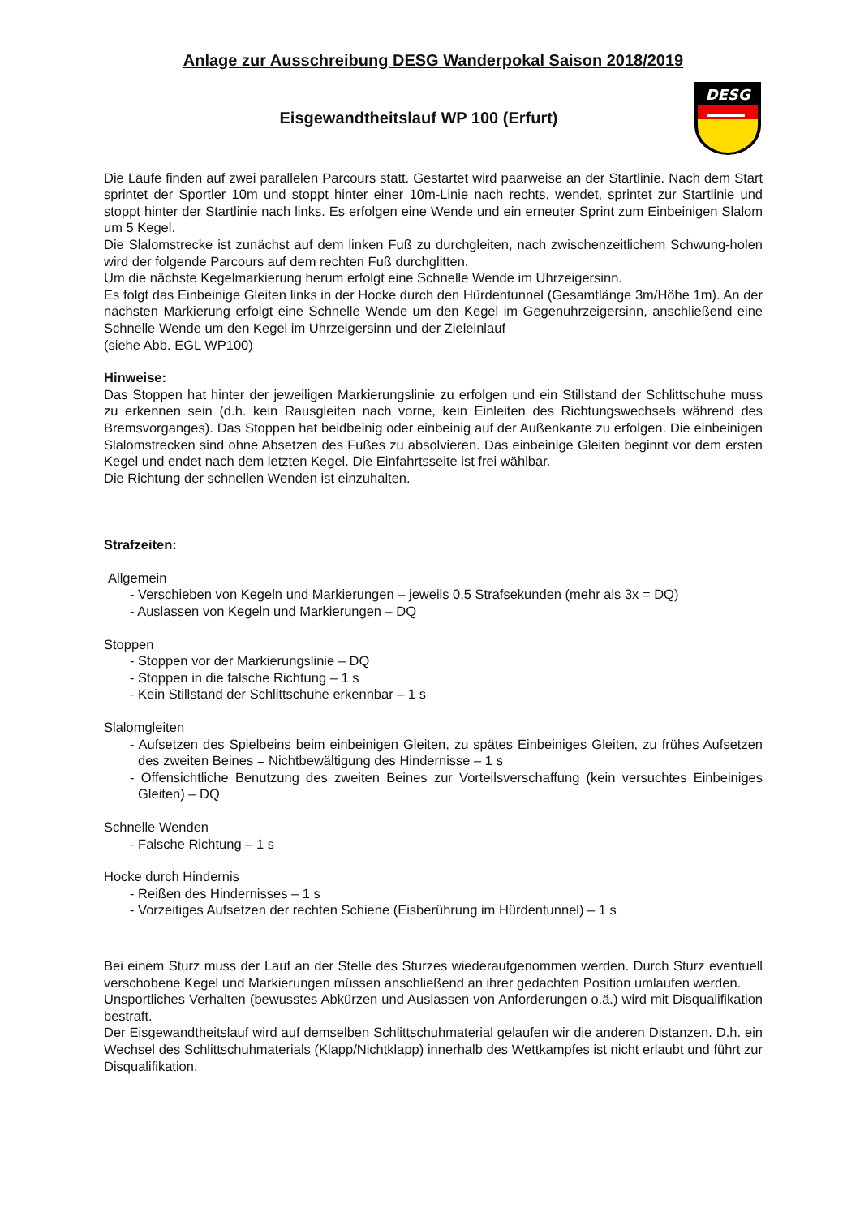Anlage zur Ausschreibung DESG Wanderpokal Saison 2018/2019
Eisgewandtheitslauf WP 100 (Erfurt)
DESG
Die Läufe finden auf zwei parallelen Parcours statt. Gestartet wird paarweise an der Startlinie. Nach dem Start sprintet der Sportler 10m und stoppt hinter einer 10m-Linie nach rechts, wendet, sprintet zur Startlinie und stoppt hinter der Startlinie nach links. Es erfolgen eine Wende und ein erneuter Sprint zum Einbeinigen Slalom um 5 Kegel.
Die Slalomstrecke ist zunächst auf dem linken Fuß zu durchgleiten, nach zwischenzeitlichem Schwung-holen wird der folgende Parcours auf dem rechten Fuß durchglitten.
Um die nächste Kegelmarkierung herum erfolgt eine Schnelle Wende im Uhrzeigersinn.
Es folgt das Einbeinige Gleiten links in der Hocke durch den Hürdentunnel (Gesamtlänge 3m/Höhe 1m). An der nächsten Markierung erfolgt eine Schnelle Wende um den Kegel im Gegenuhrzeigersinn, anschließend eine Schnelle Wende um den Kegel im Uhrzeigersinn und der Zieleinlauf
(siehe Abb. EGL WP100)
Hinweise:
Das Stoppen hat hinter der jeweiligen Markierungslinie zu erfolgen und ein Stillstand der Schlittschuhe muss zu erkennen sein (d.h. kein Rausgleiten nach vorne, kein Einleiten des Richtungswechsels während des Bremsvorganges). Das Stoppen hat beidbeinig oder einbeinig auf der Außenkante zu erfolgen. Die einbeinigen Slalomstrecken sind ohne Absetzen des Fußes zu absolvieren. Das einbeinige Gleiten beginnt vor dem ersten Kegel und endet nach dem letzten Kegel. Die Einfahrtsseite ist frei wählbar.
Die Richtung der schnellen Wenden ist einzuhalten.
Strafzeiten:
Allgemein
- Verschieben von Kegeln und Markierungen – jeweils 0,5 Strafsekunden (mehr als 3x = DQ)
- Auslassen von Kegeln und Markierungen – DQ
Stoppen
- Stoppen vor der Markierungslinie – DQ
- Stoppen in die falsche Richtung – 1 s
- Kein Stillstand der Schlittschuhe erkennbar – 1 s
Slalomgleiten
- Aufsetzen des Spielbeins beim einbeinigen Gleiten, zu spätes Einbeiniges Gleiten, zu frühes Aufsetzen des zweiten Beines = Nichtbewältigung des Hindernisse – 1 s
- Offensichtliche Benutzung des zweiten Beines zur Vorteilsverschaffung (kein versuchtes Einbeiniges Gleiten) – DQ
Schnelle Wenden
- Falsche Richtung – 1 s
Hocke durch Hindernis
- Reißen des Hindernisses – 1 s
- Vorzeitiges Aufsetzen der rechten Schiene (Eisberührung im Hürdentunnel) – 1 s
Bei einem Sturz muss der Lauf an der Stelle des Sturzes wiederaufgenommen werden. Durch Sturz eventuell verschobene Kegel und Markierungen müssen anschließend an ihrer gedachten Position umlaufen werden.
Unsportliches Verhalten (bewusstes Abkürzen und Auslassen von Anforderungen o.ä.) wird mit Disqualifikation bestraft.
Der Eisgewandtheitslauf wird auf demselben Schlittschuhmaterial gelaufen wir die anderen Distanzen. D.h. ein Wechsel des Schlittschuhmaterials (Klapp/Nichtklapp) innerhalb des Wettkampfes ist nicht erlaubt und führt zur Disqualifikation.